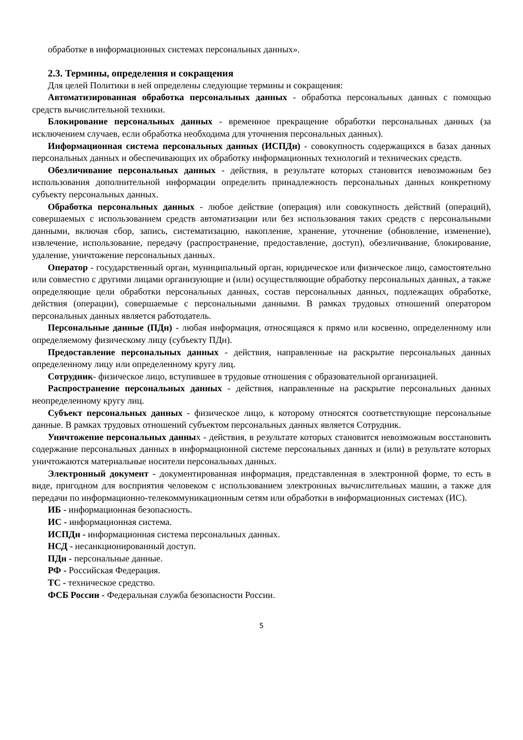обработке в информационных системах персональных данных».
2.3. Термины, определения и сокращения
Для целей Политики в ней определены следующие термины и сокращения:
Автоматизированная обработка персональных данных - обработка персональных данных с помощью средств вычислительной техники.
Блокирование персональных данных - временное прекращение обработки персональных данных (за исключением случаев, если обработка необходима для уточнения персональных данных).
Информационная система персональных данных (ИСПДн) - совокупность содержащихся в базах данных персональных данных и обеспечивающих их обработку информационных технологий и технических средств.
Обезличивание персональных данных - действия, в результате которых становится невозможным без использования дополнительной информации определить принадлежность персональных данных конкретному субъекту персональных данных.
Обработка персональных данных - любое действие (операция) или совокупность действий (операций), совершаемых с использованием средств автоматизации или без использования таких средств с персональными данными, включая сбор, запись, систематизацию, накопление, хранение, уточнение (обновление, изменение), извлечение, использование, передачу (распространение, предоставление, доступ), обезличивание, блокирование, удаление, уничтожение персональных данных.
Оператор - государственный орган, муниципальный орган, юридическое или физическое лицо, самостоятельно или совместно с другими лицами организующие и (или) осуществляющие обработку персональных данных, а также определяющие цели обработки персональных данных, состав персональных данных, подлежащих обработке, действия (операции), совершаемые с персональными данными. В рамках трудовых отношений оператором персональных данных является работодатель.
Персональные данные (ПДн) - любая информация, относящаяся к прямо или косвенно, определенному или определяемому физическому лицу (субъекту ПДн).
Предоставление персональных данных - действия, направленные на раскрытие персональных данных определенному лицу или определенному кругу лиц.
Сотрудник- физическое лицо, вступившее в трудовые отношения с образовательной организацией.
Распространение персональных данных - действия, направленные на раскрытие персональных данных неопределенному кругу лиц.
Субъект персональных данных - физическое лицо, к которому относятся соответствующие персональные данные. В рамках трудовых отношений субъектом персональных данных является Сотрудник.
Уничтожение персональных данных - действия, в результате которых становится невозможным восстановить содержание персональных данных в информационной системе персональных данных и (или) в результате которых уничтожаются материальные носители персональных данных.
Электронный документ - документированная информация, представленная в электронной форме, то есть в виде, пригодном для восприятия человеком с использованием электронных вычислительных машин, а также для передачи по информационно-телекоммуникационным сетям или обработки в информационных системах (ИС).
ИБ - информационная безопасность.
ИС - информационная система.
ИСПДн - информационная система персональных данных.
НСД - несанкционированный доступ.
ПДн - персональные данные.
РФ - Российская Федерация.
ТС - техническое средство.
ФСБ России - Федеральная служба безопасности России.
5